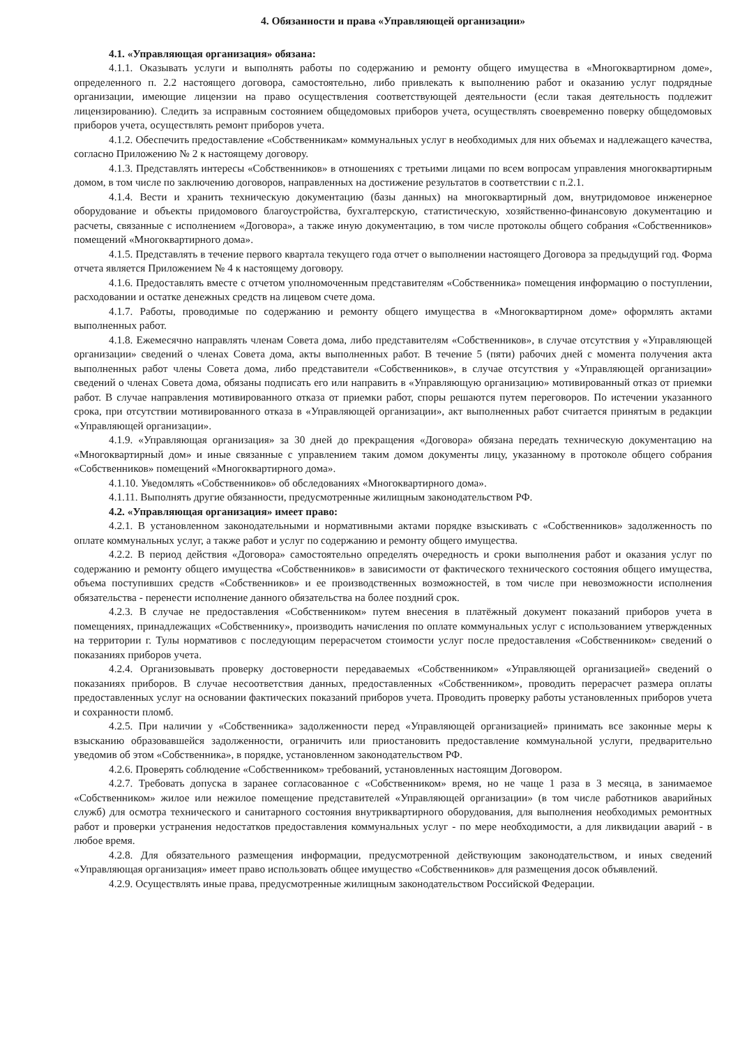4. Обязанности и права «Управляющей организации»
4.1. «Управляющая организация» обязана:
4.1.1. Оказывать услуги и выполнять работы по содержанию и ремонту общего имущества в «Многоквартирном доме», определенного п. 2.2 настоящего договора, самостоятельно, либо привлекать к выполнению работ и оказанию услуг подрядные организации, имеющие лицензии на право осуществления соответствующей деятельности (если такая деятельность подлежит лицензированию). Следить за исправным состоянием общедомовых приборов учета, осуществлять своевременно поверку общедомовых приборов учета, осуществлять ремонт приборов учета.
4.1.2. Обеспечить предоставление «Собственникам» коммунальных услуг в необходимых для них объемах и надлежащего качества, согласно Приложению № 2 к настоящему договору.
4.1.3. Представлять интересы «Собственников» в отношениях с третьими лицами по всем вопросам управления многоквартирным домом, в том числе по заключению договоров, направленных на достижение результатов в соответствии с п.2.1.
4.1.4. Вести и хранить техническую документацию (базы данных) на многоквартирный дом, внутридомовое инженерное оборудование и объекты придомового благоустройства, бухгалтерскую, статистическую, хозяйственно-финансовую документацию и расчеты, связанные с исполнением «Договора», а также иную документацию, в том числе протоколы общего собрания «Собственников» помещений «Многоквартирного дома».
4.1.5. Представлять в течение первого квартала текущего года отчет о выполнении настоящего Договора за предыдущий год. Форма отчета является Приложением № 4 к настоящему договору.
4.1.6. Предоставлять вместе с отчетом уполномоченным представителям «Собственника» помещения информацию о поступлении, расходовании и остатке денежных средств на лицевом счете дома.
4.1.7. Работы, проводимые по содержанию и ремонту общего имущества в «Многоквартирном доме» оформлять актами выполненных работ.
4.1.8. Ежемесячно направлять членам Совета дома, либо представителям «Собственников», в случае отсутствия у «Управляющей организации» сведений о членах Совета дома, акты выполненных работ. В течение 5 (пяти) рабочих дней с момента получения акта выполненных работ члены Совета дома, либо представители «Собственников», в случае отсутствия у «Управляющей организации» сведений о членах Совета дома, обязаны подписать его или направить в «Управляющую организацию» мотивированный отказ от приемки работ. В случае направления мотивированного отказа от приемки работ, споры решаются путем переговоров. По истечении указанного срока, при отсутствии мотивированного отказа в «Управляющей организации», акт выполненных работ считается принятым в редакции «Управляющей организации».
4.1.9. «Управляющая организация» за 30 дней до прекращения «Договора» обязана передать техническую документацию на «Многоквартирный дом» и иные связанные с управлением таким домом документы лицу, указанному в протоколе общего собрания «Собственников» помещений «Многоквартирного дома».
4.1.10. Уведомлять «Собственников» об обследованиях «Многоквартирного дома».
4.1.11. Выполнять другие обязанности, предусмотренные жилищным законодательством РФ.
4.2. «Управляющая организация» имеет право:
4.2.1. В установленном законодательными и нормативными актами порядке взыскивать с «Собственников» задолженность по оплате коммунальных услуг, а также работ и услуг по содержанию и ремонту общего имущества.
4.2.2. В период действия «Договора» самостоятельно определять очередность и сроки выполнения работ и оказания услуг по содержанию и ремонту общего имущества «Собственников» в зависимости от фактического технического состояния общего имущества, объема поступивших средств «Собственников» и ее производственных возможностей, в том числе при невозможности исполнения обязательства - перенести исполнение данного обязательства на более поздний срок.
4.2.3. В случае не предоставления «Собственником» путем внесения в платёжный документ показаний приборов учета в помещениях, принадлежащих «Собственнику», производить начисления по оплате коммунальных услуг с использованием утвержденных на территории г. Тулы нормативов с последующим перерасчетом стоимости услуг после предоставления «Собственником» сведений о показаниях приборов учета.
4.2.4. Организовывать проверку достоверности передаваемых «Собственником» «Управляющей организацией» сведений о показаниях приборов. В случае несоответствия данных, предоставленных «Собственником», проводить перерасчет размера оплаты предоставленных услуг на основании фактических показаний приборов учета. Проводить проверку работы установленных приборов учета и сохранности пломб.
4.2.5. При наличии у «Собственника» задолженности перед «Управляющей организацией» принимать все законные меры к взысканию образовавшейся задолженности, ограничить или приостановить предоставление коммунальной услуги, предварительно уведомив об этом «Собственника», в порядке, установленном законодательством РФ.
4.2.6. Проверять соблюдение «Собственником» требований, установленных настоящим Договором.
4.2.7. Требовать допуска в заранее согласованное с «Собственником» время, но не чаще 1 раза в 3 месяца, в занимаемое «Собственником» жилое или нежилое помещение представителей «Управляющей организации» (в том числе работников аварийных служб) для осмотра технического и санитарного состояния внутриквартирного оборудования, для выполнения необходимых ремонтных работ и проверки устранения недостатков предоставления коммунальных услуг - по мере необходимости, а для ликвидации аварий - в любое время.
4.2.8. Для обязательного размещения информации, предусмотренной действующим законодательством, и иных сведений «Управляющая организация» имеет право использовать общее имущество «Собственников» для размещения досок объявлений.
4.2.9. Осуществлять иные права, предусмотренные жилищным законодательством Российской Федерации.